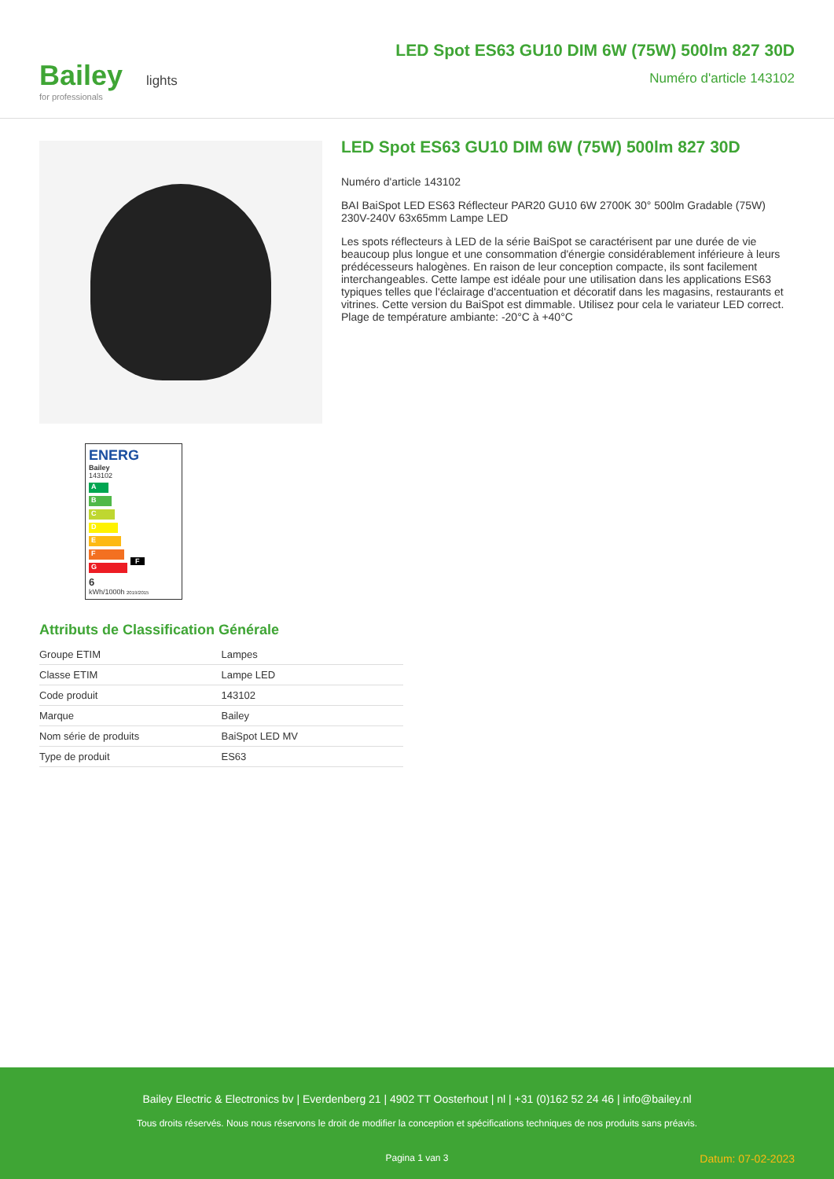Bailey lights
for professionals
LED Spot ES63 GU10 DIM 6W (75W) 500lm 827 30D
Numéro d'article 143102
ENERG
Bailey
143102
A
B
C
D
E
F F
G
6
kWh/1000h 2019/2015
LED Spot ES63 GU10 DIM 6W (75W) 500lm 827 30D
Numéro d'article 143102
BAI BaiSpot LED ES63 Réflecteur PAR20 GU10 6W 2700K 30° 500lm Gradable (75W) 230V-240V 63x65mm Lampe LED
Les spots réflecteurs à LED de la série BaiSpot se caractérisent par une durée de vie beaucoup plus longue et une consommation d'énergie considérablement inférieure à leurs prédécesseurs halogènes. En raison de leur conception compacte, ils sont facilement interchangeables. Cette lampe est idéale pour une utilisation dans les applications ES63 typiques telles que l'éclairage d'accentuation et décoratif dans les magasins, restaurants et vitrines. Cette version du BaiSpot est dimmable. Utilisez pour cela le variateur LED correct. Plage de température ambiante: -20°C à +40°C
Attributs de Classification Générale
| Groupe ETIM | Lampes |
| Classe ETIM | Lampe LED |
| Code produit | 143102 |
| Marque | Bailey |
| Nom série de produits | BaiSpot LED MV |
| Type de produit | ES63 |
Bailey Electric & Electronics bv | Everdenberg 21 | 4902 TT Oosterhout | nl | +31 (0)162 52 24 46 | info@bailey.nl
Tous droits réservés. Nous nous réservons le droit de modifier la conception et spécifications techniques de nos produits sans préavis.
Pagina 1 van 3 Datum: 07-02-2023